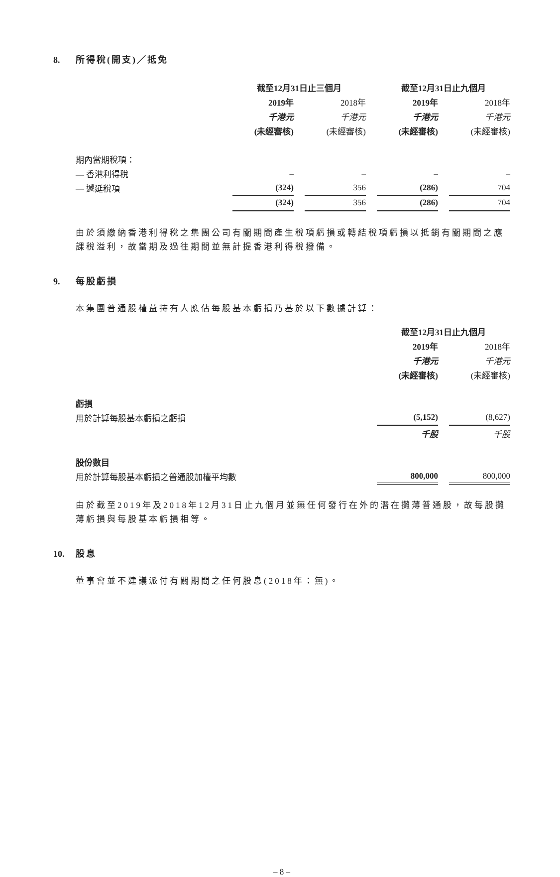8. 所得稅(開支)／抵免
| | 截至12月31日止三個月 | | | | 截至12月31日止九個月 | | |
| | 2019年 | | 2018年 | | 2019年 | | 2018年 |
| | 千港元 | | 千港元 | | 千港元 | | 千港元 |
| | (未經審核) | | (未經審核) | | (未經審核) | | (未經審核) |
| 期內當期稅項： | | | | | | | |
| — 香港利得稅 | – | | – | | – | | – |
| — 遞延稅項 | (324) | | 356 | | (286) | | 704 |
| | (324) | | 356 | | (286) | | 704 |
由於須繳納香港利得稅之集團公司有關期間產生稅項虧損或轉結稅項虧損以抵銷有關期間之應課稅溢利，故當期及過往期間並無計提香港利得稅撥備。
9. 每股虧損
本集團普通股權益持有人應佔每股基本虧損乃基於以下數據計算：
| | 截至12月31日止九個月 | | |
| | 2019年 | | 2018年 |
| | 千港元 | | 千港元 |
| | (未經審核) | | (未經審核) |
| 虧損 | | | |
| 用於計算每股基本虧損之虧損 | (5,152) | | (8,627) |
| | 千股 | | 千股 |
| 股份數目 | | | |
| 用於計算每股基本虧損之普通股加權平均數 | 800,000 | | 800,000 |
由於截至2019年及2018年12月31日止九個月並無任何發行在外的潛在攤薄普通股，故每股攤薄虧損與每股基本虧損相等。
10. 股息
董事會並不建議派付有關期間之任何股息(2018年：無)。
– 8 –